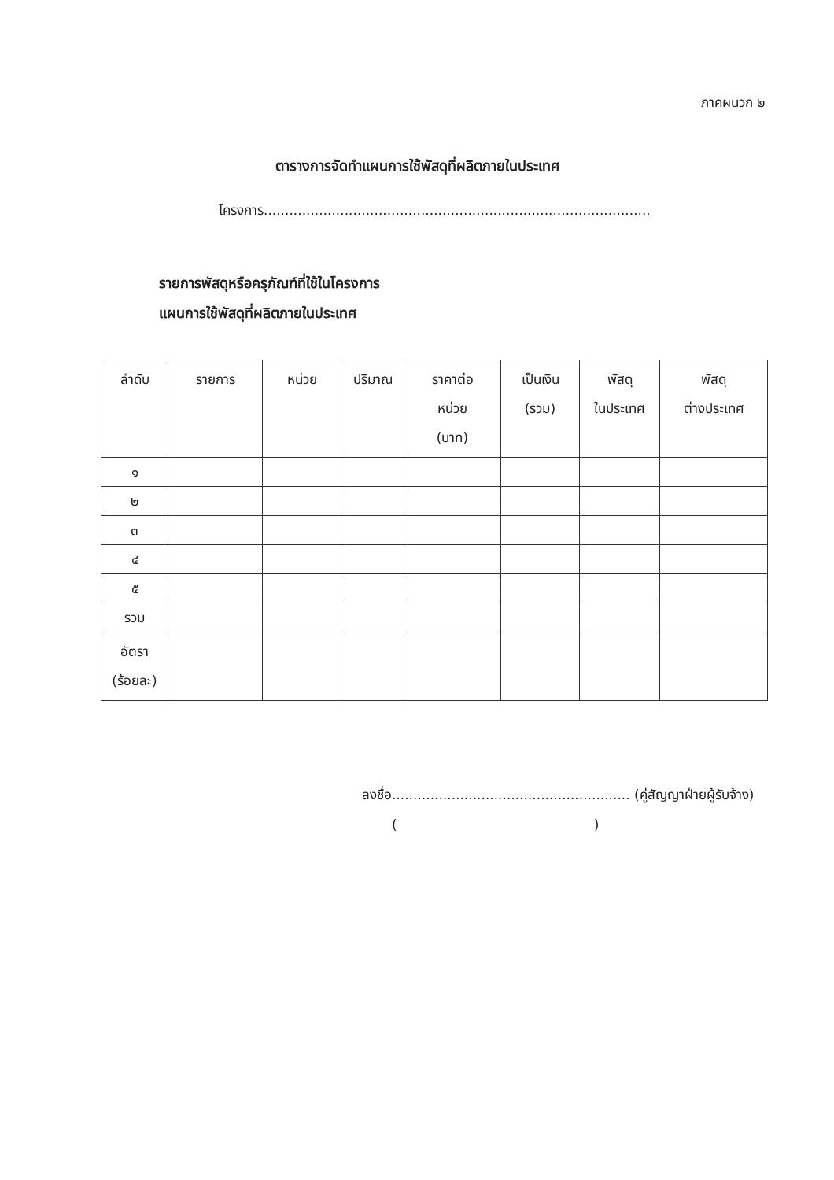ภาคผนวก ๒
ตารางการจัดทำแผนการใช้พัสดุที่ผลิตภายในประเทศ
โครงการ...........................................................................................
รายการพัสดุหรือครุภัณฑ์ที่ใช้ในโครงการ
แผนการใช้พัสดุที่ผลิตภายในประเทศ
| ลำดับ | รายการ | หน่วย | ปริมาณ | ราคาต่อ หน่วย (บาท) | เป็นเงิน (รวม) | พัสดุ ในประเทศ | พัสดุ ต่างประเทศ |
| --- | --- | --- | --- | --- | --- | --- | --- |
| ๑ | | | | | | | |
| ๒ | | | | | | | |
| ๓ | | | | | | | |
| ๔ | | | | | | | |
| ๕ | | | | | | | |
| รวม | | | | | | | |
| อัตรา (ร้อยละ) | | | | | | | |
ลงชื่อ........................................................ (คู่สัญญาฝ่ายผู้รับจ้าง)
()